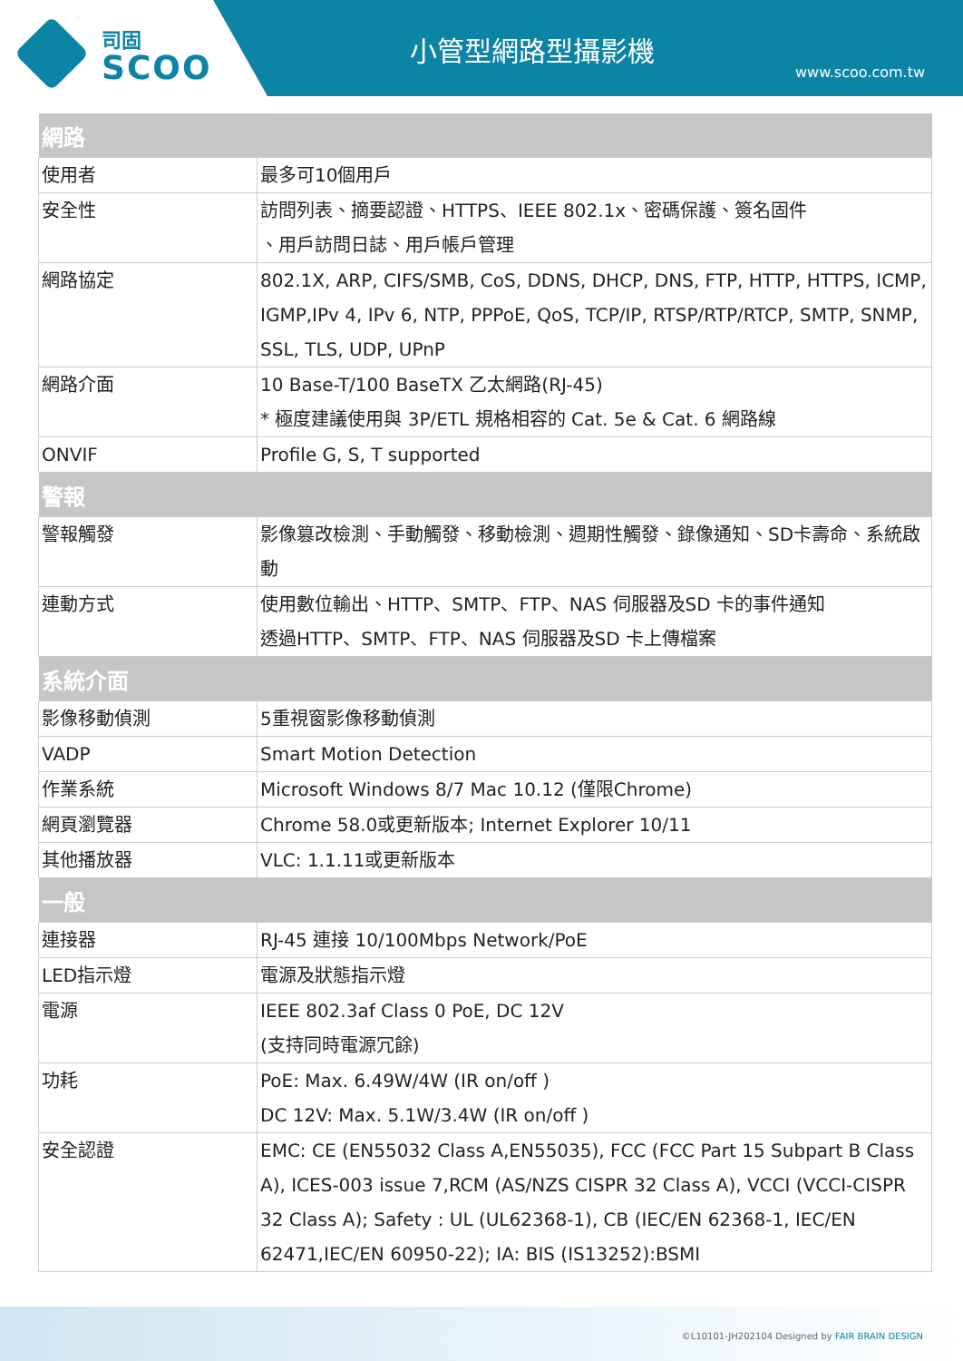司固
SCOO
小管型網路型攝影機
www.scoo.com.tw
| 網路 | |
| --- | --- |
| 使用者 | 最多可10個用戶 |
| 安全性 | 訪問列表、摘要認證、HTTPS、IEEE 802.1x、密碼保護、簽名固件 、用戶訪問日誌、用戶帳戶管理 |
| 網路協定 | 802.1X, ARP, CIFS/SMB, CoS, DDNS, DHCP, DNS, FTP, HTTP, HTTPS, ICMP, IGMP,IPv 4, IPv 6, NTP, PPPoE, QoS, TCP/IP, RTSP/RTP/RTCP, SMTP, SNMP, SSL, TLS, UDP, UPnP |
| 網路介面 | 10 Base-T/100 BaseTX 乙太網路(RJ-45) * 極度建議使用與 3P/ETL 規格相容的 Cat. 5e & Cat. 6 網路線 |
| ONVIF | Profile G, S, T supported |
| 警報 | |
| 警報觸發 | 影像篡改檢測、手動觸發、移動檢測、週期性觸發、錄像通知、SD卡壽命、系統啟動 |
| 連動方式 | 使用數位輸出、HTTP、SMTP、FTP、NAS 伺服器及SD 卡的事件通知 透過HTTP、SMTP、FTP、NAS 伺服器及SD 卡上傳檔案 |
| 系統介面 | |
| 影像移動偵測 | 5重視窗影像移動偵測 |
| VADP | Smart Motion Detection |
| 作業系統 | Microsoft Windows 8/7 Mac 10.12 (僅限Chrome) |
| 網頁瀏覽器 | Chrome 58.0或更新版本; Internet Explorer 10/11 |
| 其他播放器 | VLC: 1.1.11或更新版本 |
| 一般 | |
| 連接器 | RJ-45 連接 10/100Mbps Network/PoE |
| LED指示燈 | 電源及狀態指示燈 |
| 電源 | IEEE 802.3af Class 0 PoE, DC 12V (支持同時電源冗餘) |
| 功耗 | PoE: Max. 6.49W/4W (IR on/off ) DC 12V: Max. 5.1W/3.4W (IR on/off ) |
| 安全認證 | EMC: CE (EN55032 Class A,EN55035), FCC (FCC Part 15 Subpart B Class A), ICES-003 issue 7,RCM (AS/NZS CISPR 32 Class A), VCCI (VCCI-CISPR 32 Class A); Safety : UL (UL62368-1), CB (IEC/EN 62368-1, IEC/EN 62471,IEC/EN 60950-22); IA: BIS (IS13252):BSMI |
©L10101-JH202104 Designed by FAIR BRAIN DESIGN